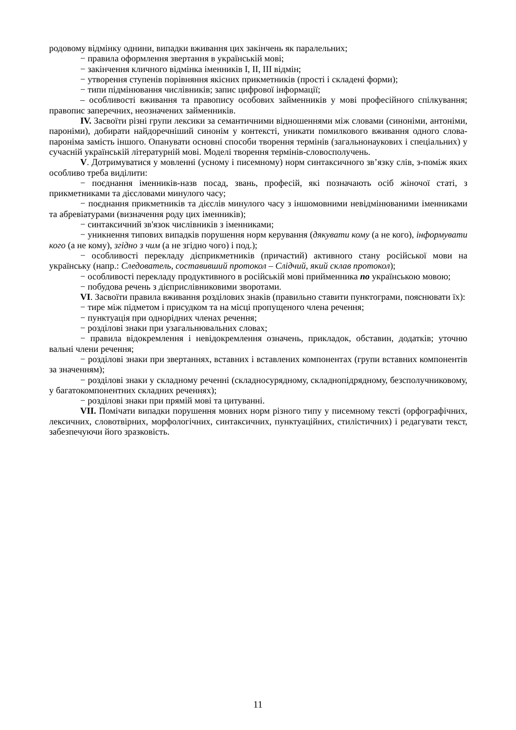родовому відмінку однини, випадки вживання цих закінчень як паралельних;
− правила оформлення звертання в українській мові;
− закінчення кличного відмінка іменників I, II, III відмін;
− утворення ступенів порівняння якісних прикметників (прості і складені форми);
− типи підмінювання числівників; запис цифрової інформації;
– особливості вживання та правопису особових займенників у мові професійного спілкування; правопис заперечних, неозначених займенників.
IV. Засвоїти різні групи лексики за семантичними відношеннями між словами (синоніми, антоніми, пароніми), добирати найдоречніший синонім у контексті, уникати помилкового вживання одного слова-пароніма замість іншого. Опанувати основні способи творення термінів (загальнонаукових і спеціальних) у сучасній українській літературній мові. Моделі творення термінів-словосполучень.
V. Дотримуватися у мовленні (усному і писемному) норм синтаксичного зв’язку слів, з-поміж яких особливо треба виділити:
− поєднання іменників-назв посад, звань, професій, які позначають осіб жіночої статі, з прикметниками та дієсловами минулого часу;
− поєднання прикметників та дієслів минулого часу з іншомовними невідмінюваними іменниками та абревіатурами (визначення роду цих іменників);
− синтаксичний зв'язок числівників з іменниками;
− уникнення типових випадків порушення норм керування (дякувати кому (а не кого), інформувати кого (а не кому), згідно з чим (а не згідно чого) і под.);
− особливості перекладу дієприкметників (причастий) активного стану російської мови на українську (напр.: Следователь, составивший протокол – Слідчий, який склав протокол);
− особливості перекладу продуктивного в російській мові прийменника по українською мовою;
− побудова речень з дієприслівниковими зворотами.
VI. Засвоїти правила вживання розділових знаків (правильно ставити пунктограми, пояснювати їх):
− тире між підметом і присудком та на місці пропущеного члена речення;
− пунктуація при однорідних членах речення;
− розділові знаки при узагальнювальних словах;
− правила відокремлення і невідокремлення означень, прикладок, обставин, додатків; уточню вальні члени речення;
− розділові знаки при звертаннях, вставних і вставлених компонентах (групи вставних компонентів за значенням);
− розділові знаки у складному реченні (складносурядному, складнопідрядному, безсполучниковому, у багатокомпонентних складних реченнях);
− розділові знаки при прямій мові та цитуванні.
VII. Помічати випадки порушення мовних норм різного типу у писемному тексті (орфографічних, лексичних, словотвірних, морфологічних, синтаксичних, пунктуаційних, стилістичних) і редагувати текст, забезпечуючи його зразковість.
11